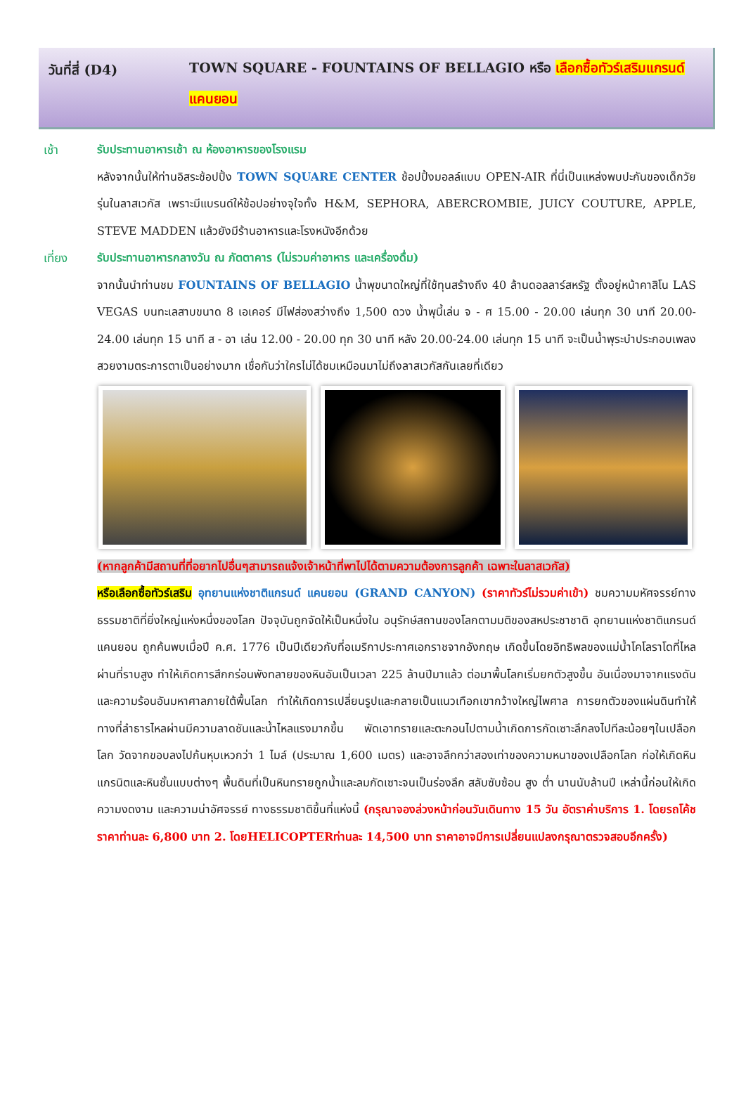วันที่สี่ (D4)
TOWN SQUARE - FOUNTAINS OF BELLAGIO หรือ เลือกซื้อทัวร์เสริมแกรนด์แคนยอน
เช้า รับประทานอาหารเช้า ณ ห้องอาหารของโรงแรม
หลังจากนั้นให้ท่านอิสระช้อปปิ้ง TOWN SQUARE CENTER ช้อปปิ้งมอลล์แบบ OPEN-AIR ที่นี่เป็นแหล่งพบปะกันของเด็กวัยรุ่นในลาสเวกัส เพราะมีแบรนด์ให้ช้อปอย่างจุใจทั้ง H&M, SEPHORA, ABERCROMBIE, JUICY COUTURE, APPLE, STEVE MADDEN แล้วยังมีร้านอาหารและโรงหนังอีกด้วย
เที่ยง รับประทานอาหารกลางวัน ณ ภัตตาคาร (ไม่รวมค่าอาหาร และเครื่องดื่ม)
จากนั้นนำท่านชม FOUNTAINS OF BELLAGIO น้ำพุขนาดใหญ่ที่ใช้ทุนสร้างถึง 40 ล้านดอลลาร์สหรัฐ ตั้งอยู่หน้าคาสิโน LAS VEGAS บนทะเลสาบขนาด 8 เอเคอร์ มีไฟส่องสว่างถึง 1,500 ดวง น้ำพุนี้เล่น จ - ศ 15.00 - 20.00 เล่นทุก 30 นาที 20.00-24.00 เล่นทุก 15 นาที ส - อา เล่น 12.00 - 20.00 ทุก 30 นาที หลัง 20.00-24.00 เล่นทุก 15 นาที จะเป็นน้ำพุระบำประกอบเพลงสวยงามตระการตาเป็นอย่างมาก เชื่อกันว่าใครไม่ได้ชมเหมือนมาไม่ถึงลาสเวกัสกันเลยที่เดียว
(หากลูกค้ามีสถานที่ที่อยากไปอื่นๆสามารถแจ้งเจ้าหน้าที่พาไปได้ตามความต้องการลูกค้า เฉพาะในลาสเวกัส)
หรือเลือกซื้อทัวร์เสริม อุทยานแห่งชาติแกรนด์ แคนยอน (GRAND CANYON) (ราคาทัวร์ไม่รวมค่าเข้า) ชมความมหัศจรรย์ทางธรรมชาติที่ยิ่งใหญ่แห่งหนึ่งของโลก ปัจจุบันถูกจัดให้เป็นหนึ่งใน อนุรักษ์สถานของโลกตามมติของสหประชาชาติ อุทยานแห่งชาติแกรนด์ แคนยอน ถูกค้นพบเมื่อปี ค.ศ. 1776 เป็นปีเดียวกับที่อเมริกาประกาศเอกราชจากอังกฤษ เกิดขึ้นโดยอิทธิพลของแม่น้ำโคโลราโดที่ไหลผ่านที่ราบสูง ทำให้เกิดการสึกกร่อนพังทลายของหินอันเป็นเวลา 225 ล้านปีมาแล้ว ต่อมาพื้นโลกเริ่มยกตัวสูงขึ้น อันเนื่องมาจากแรงดันและความร้อนอันมหาศาลภายใต้พื้นโลก ทำให้เกิดการเปลี่ยนรูปและกลายเป็นแนวเทือกเขากว้างใหญ่ไพศาล การยกตัวของแผ่นดินทำให้ทางที่ลำธารไหลผ่านมีความลาดชันและน้ำไหลแรงมากขึ้น พัดเอาทรายและตะกอนไปตามน้ำเกิดการกัดเซาะลึกลงไปทีละน้อยๆในเปลือกโลก วัดจากขอบลงไปก้นหุบเหวกว่า 1 ไมล์ (ประมาณ 1,600 เมตร) และอาจลึกกว่าสองเท่าของความหนาของเปลือกโลก ก่อให้เกิดหินแกรนิตและหินชั้นแบบต่างๆ พื้นดินที่เป็นหินทรายถูกน้ำและลมกัดเซาะจนเป็นร่องลึก สลับซับซ้อน สูง ต่ำ นานนับล้านปี เหล่านี้ก่อนให้เกิดความงดงาม และความน่าอัศจรรย์ ทางธรรมชาติขึ้นที่แห่งนี้ (กรุณาจองล่วงหน้าก่อนวันเดินทาง 15 วัน อัตราค่าบริการ 1. โดยรถโค้ช ราคาท่านละ 6,800 บาท 2. โดยHELICOPTERท่านละ 14,500 บาท ราคาอาจมีการเปลี่ยนแปลงกรุณาตรวจสอบอีกครั้ง)